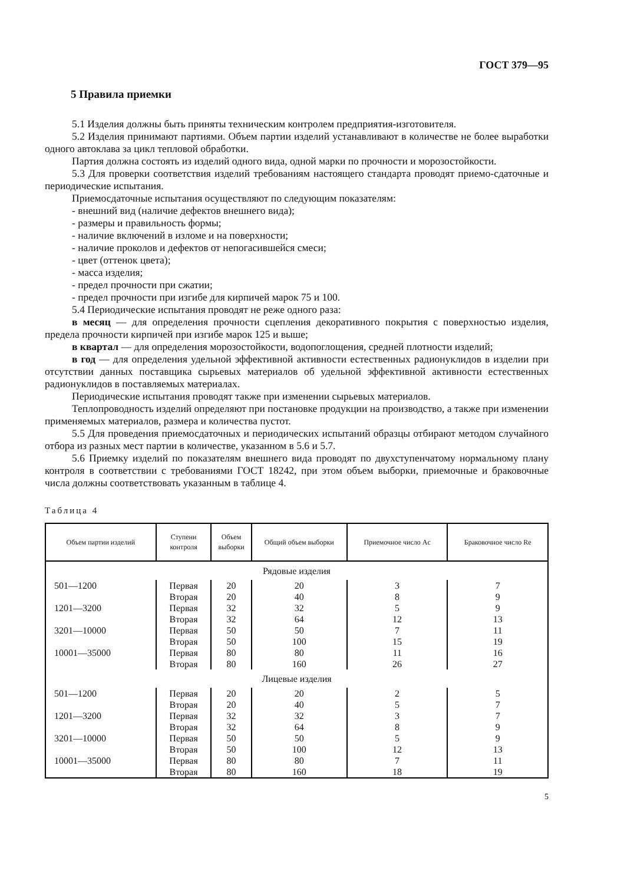ГОСТ 379—95
5 Правила приемки
5.1 Изделия должны быть приняты техническим контролем предприятия-изготовителя.
5.2 Изделия принимают партиями. Объем партии изделий устанавливают в количестве не более выработки одного автоклава за цикл тепловой обработки.
Партия должна состоять из изделий одного вида, одной марки по прочности и морозостойкости.
5.3 Для проверки соответствия изделий требованиям настоящего стандарта проводят приемо-сдаточные и периодические испытания.
Приемосдаточные испытания осуществляют по следующим показателям:
- внешний вид (наличие дефектов внешнего вида);
- размеры и правильность формы;
- наличие включений в изломе и на поверхности;
- наличие проколов и дефектов от непогасившейся смеси;
- цвет (оттенок цвета);
- масса изделия;
- предел прочности при сжатии;
- предел прочности при изгибе для кирпичей марок 75 и 100.
5.4 Периодические испытания проводят не реже одного раза:
в месяц — для определения прочности сцепления декоративного покрытия с поверхностью изделия, предела прочности кирпичей при изгибе марок 125 и выше;
в квартал — для определения морозостойкости, водопоглощения, средней плотности изделий;
в год — для определения удельной эффективной активности естественных радионуклидов в изделии при отсутствии данных поставщика сырьевых материалов об удельной эффективной активности естественных радионуклидов в поставляемых материалах.
Периодические испытания проводят также при изменении сырьевых материалов.
Теплопроводность изделий определяют при постановке продукции на производство, а также при изменении применяемых материалов, размера и количества пустот.
5.5 Для проведения приемосдаточных и периодических испытаний образцы отбирают методом случайного отбора из разных мест партии в количестве, указанном в 5.6 и 5.7.
5.6 Приемку изделий по показателям внешнего вида проводят по двухступенчатому нормальному плану контроля в соответствии с требованиями ГОСТ 18242, при этом объем выборки, приемочные и браковочные числа должны соответствовать указанным в таблице 4.
Таблица 4
| Объем партии изделий | Ступени контроля | Объем выборки | Общий объем выборки | Приемочное число Ac | Браковочное число Re |
| --- | --- | --- | --- | --- | --- |
| Рядовые изделия | | | | | |
| 501—1200 | Первая | 20 | 20 | 3 | 7 |
| | Вторая | 20 | 40 | 8 | 9 |
| 1201—3200 | Первая | 32 | 32 | 5 | 9 |
| | Вторая | 32 | 64 | 12 | 13 |
| 3201—10000 | Первая | 50 | 50 | 7 | 11 |
| | Вторая | 50 | 100 | 15 | 19 |
| 10001—35000 | Первая | 80 | 80 | 11 | 16 |
| | Вторая | 80 | 160 | 26 | 27 |
| Лицевые изделия | | | | | |
| 501—1200 | Первая | 20 | 20 | 2 | 5 |
| | Вторая | 20 | 40 | 5 | 7 |
| 1201—3200 | Первая | 32 | 32 | 3 | 7 |
| | Вторая | 32 | 64 | 8 | 9 |
| 3201—10000 | Первая | 50 | 50 | 5 | 9 |
| | Вторая | 50 | 100 | 12 | 13 |
| 10001—35000 | Первая | 80 | 80 | 7 | 11 |
| | Вторая | 80 | 160 | 18 | 19 |
5